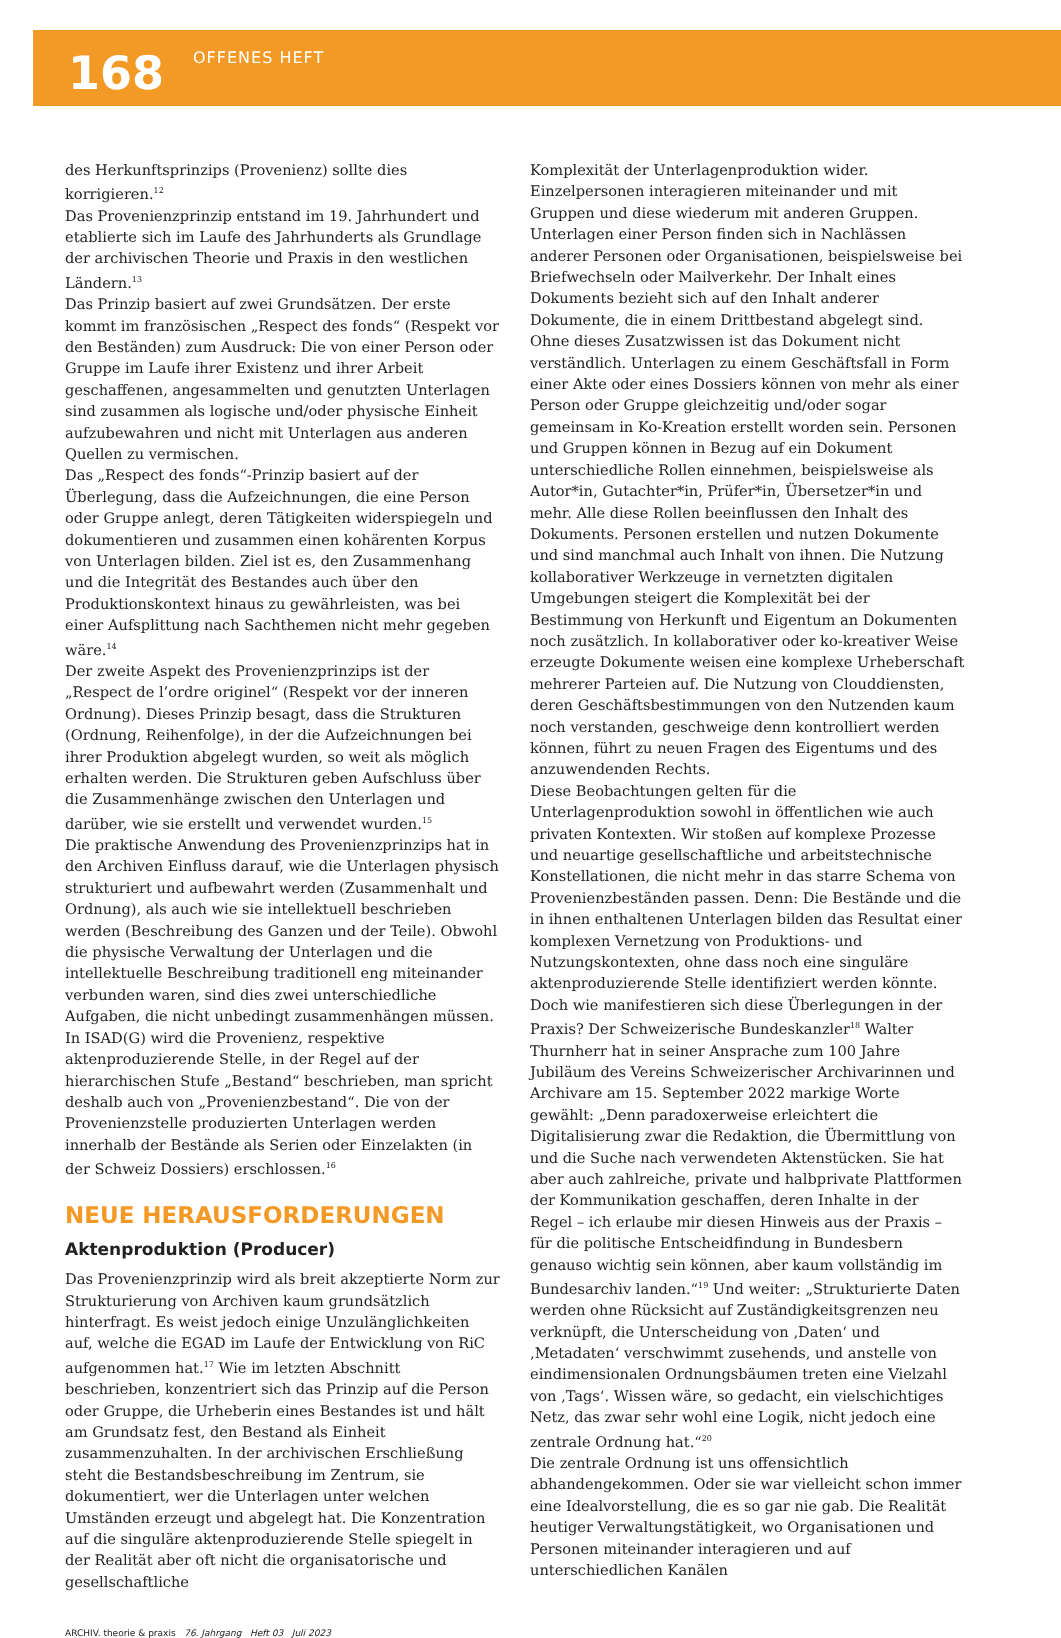168
OFFENES HEFT
des Herkunftsprinzips (Provenienz) sollte dies korrigieren.<sup>12</sup>
Das Provenienzprinzip entstand im 19. Jahrhundert und etablierte sich im Laufe des Jahrhunderts als Grundlage der archivischen Theorie und Praxis in den westlichen Ländern.<sup>13</sup>
Das Prinzip basiert auf zwei Grundsätzen. Der erste kommt im französischen „Respect des fonds“ (Respekt vor den Beständen) zum Ausdruck: Die von einer Person oder Gruppe im Laufe ihrer Existenz und ihrer Arbeit geschaffenen, angesammelten und genutzten Unterlagen sind zusammen als logische und/oder physische Einheit aufzubewahren und nicht mit Unterlagen aus anderen Quellen zu vermischen.
Das „Respect des fonds“-Prinzip basiert auf der Überlegung, dass die Aufzeichnungen, die eine Person oder Gruppe anlegt, deren Tätigkeiten widerspiegeln und dokumentieren und zusammen einen kohärenten Korpus von Unterlagen bilden. Ziel ist es, den Zusammenhang und die Integrität des Bestandes auch über den Produktionskontext hinaus zu gewährleisten, was bei einer Aufsplittung nach Sachthemen nicht mehr gegeben wäre.<sup>14</sup>
Der zweite Aspekt des Provenienzprinzips ist der „Respect de l’ordre originel“ (Respekt vor der inneren Ordnung). Dieses Prinzip besagt, dass die Strukturen (Ordnung, Reihenfolge), in der die Aufzeichnungen bei ihrer Produktion abgelegt wurden, so weit als möglich erhalten werden. Die Strukturen geben Aufschluss über die Zusammenhänge zwischen den Unterlagen und darüber, wie sie erstellt und verwendet wurden.<sup>15</sup>
Die praktische Anwendung des Provenienzprinzips hat in den Archiven Einfluss darauf, wie die Unterlagen physisch strukturiert und aufbewahrt werden (Zusammenhalt und Ordnung), als auch wie sie intellektuell beschrieben werden (Beschreibung des Ganzen und der Teile). Obwohl die physische Verwaltung der Unterlagen und die intellektuelle Beschreibung traditionell eng miteinander verbunden waren, sind dies zwei unterschiedliche Aufgaben, die nicht unbedingt zusammenhängen müssen. In ISAD(G) wird die Provenienz, respektive aktenproduzierende Stelle, in der Regel auf der hierarchischen Stufe „Bestand“ beschrieben, man spricht deshalb auch von „Provenienzbestand“. Die von der Provenienzstelle produzierten Unterlagen werden innerhalb der Bestände als Serien oder Einzelakten (in der Schweiz Dossiers) erschlossen.<sup>16</sup>
NEUE HERAUSFORDERUNGEN
Aktenproduktion (Producer)
Das Provenienzprinzip wird als breit akzeptierte Norm zur Strukturierung von Archiven kaum grundsätzlich hinterfragt. Es weist jedoch einige Unzulänglichkeiten auf, welche die EGAD im Laufe der Entwicklung von RiC aufgenommen hat.<sup>17</sup> Wie im letzten Abschnitt beschrieben, konzentriert sich das Prinzip auf die Person oder Gruppe, die Urheberin eines Bestandes ist und hält am Grundsatz fest, den Bestand als Einheit zusammenzuhalten. In der archivischen Erschließung steht die Bestandsbeschreibung im Zentrum, sie dokumentiert, wer die Unterlagen unter welchen Umständen erzeugt und abgelegt hat. Die Konzentration auf die singuläre aktenproduzierende Stelle spiegelt in der Realität aber oft nicht die organisatorische und gesellschaftliche
Komplexität der Unterlagenproduktion wider. Einzelpersonen interagieren miteinander und mit Gruppen und diese wiederum mit anderen Gruppen. Unterlagen einer Person finden sich in Nachlässen anderer Personen oder Organisationen, beispielsweise bei Briefwechseln oder Mailverkehr. Der Inhalt eines Dokuments bezieht sich auf den Inhalt anderer Dokumente, die in einem Drittbestand abgelegt sind. Ohne dieses Zusatzwissen ist das Dokument nicht verständlich. Unterlagen zu einem Geschäftsfall in Form einer Akte oder eines Dossiers können von mehr als einer Person oder Gruppe gleichzeitig und/oder sogar gemeinsam in Ko-Kreation erstellt worden sein. Personen und Gruppen können in Bezug auf ein Dokument unterschiedliche Rollen einnehmen, beispielsweise als Autor*in, Gutachter*in, Prüfer*in, Übersetzer*in und mehr. Alle diese Rollen beeinflussen den Inhalt des Dokuments. Personen erstellen und nutzen Dokumente und sind manchmal auch Inhalt von ihnen. Die Nutzung kollaborativer Werkzeuge in vernetzten digitalen Umgebungen steigert die Komplexität bei der Bestimmung von Herkunft und Eigentum an Dokumenten noch zusätzlich. In kollaborativer oder ko-kreativer Weise erzeugte Dokumente weisen eine komplexe Urheberschaft mehrerer Parteien auf. Die Nutzung von Clouddiensten, deren Geschäftsbestimmungen von den Nutzenden kaum noch verstanden, geschweige denn kontrolliert werden können, führt zu neuen Fragen des Eigentums und des anzuwendenden Rechts.
Diese Beobachtungen gelten für die Unterlagenproduktion sowohl in öffentlichen wie auch privaten Kontexten. Wir stoßen auf komplexe Prozesse und neuartige gesellschaftliche und arbeitstechnische Konstellationen, die nicht mehr in das starre Schema von Provenienzbeständen passen. Denn: Die Bestände und die in ihnen enthaltenen Unterlagen bilden das Resultat einer komplexen Vernetzung von Produktions- und Nutzungskontexten, ohne dass noch eine singuläre aktenproduzierende Stelle identifiziert werden könnte.
Doch wie manifestieren sich diese Überlegungen in der Praxis? Der Schweizerische Bundeskanzler<sup>18</sup> Walter Thurnherr hat in seiner Ansprache zum 100 Jahre Jubiläum des Vereins Schweizerischer Archivarinnen und Archivare am 15. September 2022 markige Worte gewählt: „Denn paradoxerweise erleichtert die Digitalisierung zwar die Redaktion, die Übermittlung von und die Suche nach verwendeten Aktenstücken. Sie hat aber auch zahlreiche, private und halbprivate Plattformen der Kommunikation geschaffen, deren Inhalte in der Regel – ich erlaube mir diesen Hinweis aus der Praxis – für die politische Entscheidfindung in Bundesbern genauso wichtig sein können, aber kaum vollständig im Bundesarchiv landen.“<sup>19</sup> Und weiter: „Strukturierte Daten werden ohne Rücksicht auf Zuständigkeitsgrenzen neu verknüpft, die Unterscheidung von ‚Daten‘ und ‚Metadaten‘ verschwimmt zusehends, und anstelle von eindimensionalen Ordnungsbäumen treten eine Vielzahl von ‚Tags‘. Wissen wäre, so gedacht, ein vielschichtiges Netz, das zwar sehr wohl eine Logik, nicht jedoch eine zentrale Ordnung hat.“<sup>20</sup>
Die zentrale Ordnung ist uns offensichtlich abhandengekommen. Oder sie war vielleicht schon immer eine Idealvorstellung, die es so gar nie gab. Die Realität heutiger Verwaltungstätigkeit, wo Organisationen und Personen miteinander interagieren und auf unterschiedlichen Kanälen
ARCHIV. theorie & praxis 76. Jahrgang Heft 03 Juli 2023